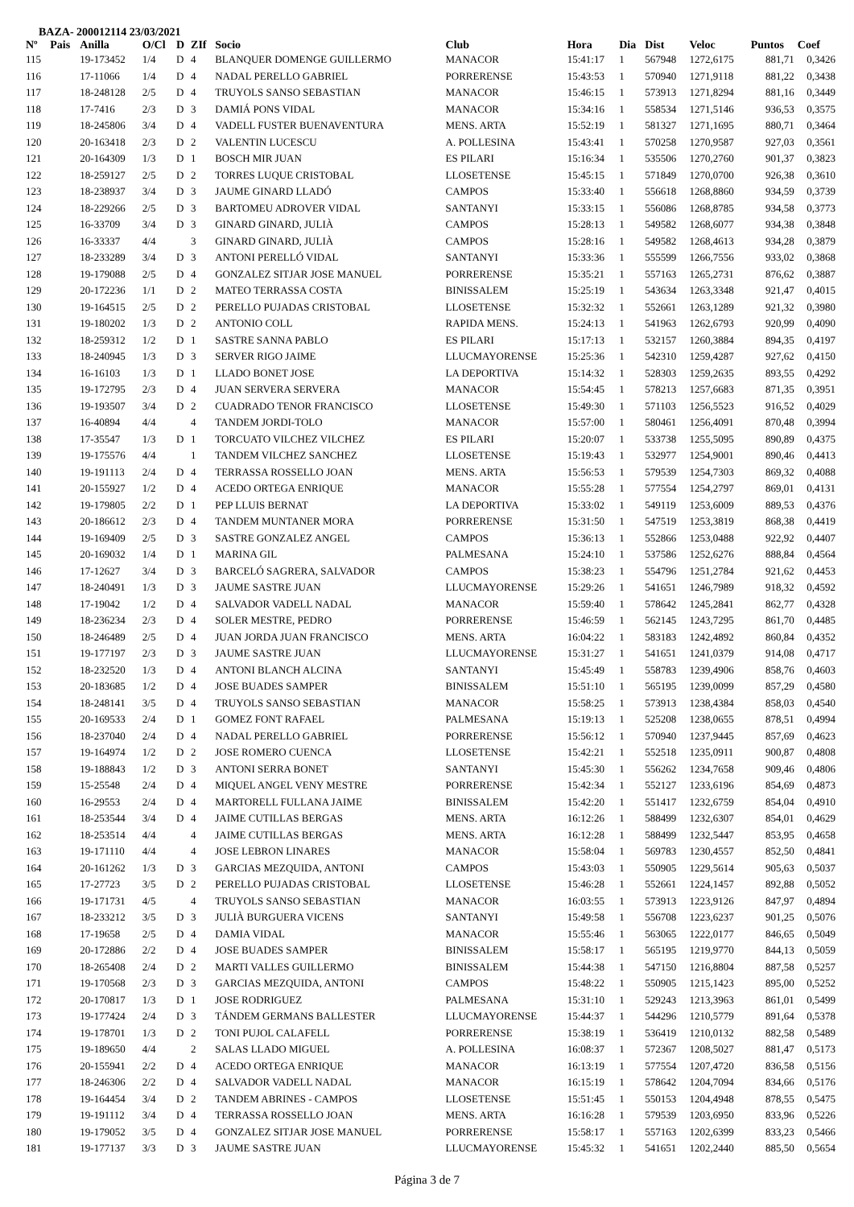BAZA- 200012114 23/03/2021
| Nº | Pais | Anilla | O/Cl | D | ZIf | Socio | Club | Hora | Dia | Dist | Veloc | Puntos | Coef |
| --- | --- | --- | --- | --- | --- | --- | --- | --- | --- | --- | --- | --- | --- |
| 115 | | 19-173452 | 1/4 | D | 4 | BLANQUER DOMENGE GUILLERMO | MANACOR | 15:41:17 | 1 | 567948 | 1272,6175 | 881,71 | 0,3426 |
| 116 | | 17-11066 | 1/4 | D | 4 | NADAL PERELLO GABRIEL | PORRERENSE | 15:43:53 | 1 | 570940 | 1271,9118 | 881,22 | 0,3438 |
| 117 | | 18-248128 | 2/5 | D | 4 | TRUYOLS SANSO SEBASTIAN | MANACOR | 15:46:15 | 1 | 573913 | 1271,8294 | 881,16 | 0,3449 |
| 118 | | 17-7416 | 2/3 | D | 3 | DAMIÁ PONS VIDAL | MANACOR | 15:34:16 | 1 | 558534 | 1271,5146 | 936,53 | 0,3575 |
| 119 | | 18-245806 | 3/4 | D | 4 | VADELL FUSTER BUENAVENTURA | MENS. ARTA | 15:52:19 | 1 | 581327 | 1271,1695 | 880,71 | 0,3464 |
| 120 | | 20-163418 | 2/3 | D | 2 | VALENTIN LUCESCU | A. POLLESINA | 15:43:41 | 1 | 570258 | 1270,9587 | 927,03 | 0,3561 |
| 121 | | 20-164309 | 1/3 | D | 1 | BOSCH MIR JUAN | ES PILARI | 15:16:34 | 1 | 535506 | 1270,2760 | 901,37 | 0,3823 |
| 122 | | 18-259127 | 2/5 | D | 2 | TORRES LUQUE CRISTOBAL | LLOSETENSE | 15:45:15 | 1 | 571849 | 1270,0700 | 926,38 | 0,3610 |
| 123 | | 18-238937 | 3/4 | D | 3 | JAUME GINARD LLADÓ | CAMPOS | 15:33:40 | 1 | 556618 | 1268,8860 | 934,59 | 0,3739 |
| 124 | | 18-229266 | 2/5 | D | 3 | BARTOMEU ADROVER VIDAL | SANTANYI | 15:33:15 | 1 | 556086 | 1268,8785 | 934,58 | 0,3773 |
| 125 | | 16-33709 | 3/4 | D | 3 | GINARD GINARD, JULIÀ | CAMPOS | 15:28:13 | 1 | 549582 | 1268,6077 | 934,38 | 0,3848 |
| 126 | | 16-33337 | 4/4 | | 3 | GINARD GINARD, JULIÀ | CAMPOS | 15:28:16 | 1 | 549582 | 1268,4613 | 934,28 | 0,3879 |
| 127 | | 18-233289 | 3/4 | D | 3 | ANTONI PERELLÓ VIDAL | SANTANYI | 15:33:36 | 1 | 555599 | 1266,7556 | 933,02 | 0,3868 |
| 128 | | 19-179088 | 2/5 | D | 4 | GONZALEZ SITJAR JOSE MANUEL | PORRERENSE | 15:35:21 | 1 | 557163 | 1265,2731 | 876,62 | 0,3887 |
| 129 | | 20-172236 | 1/1 | D | 2 | MATEO TERRASSA COSTA | BINISSALEM | 15:25:19 | 1 | 543634 | 1263,3348 | 921,47 | 0,4015 |
| 130 | | 19-164515 | 2/5 | D | 2 | PERELLO PUJADAS CRISTOBAL | LLOSETENSE | 15:32:32 | 1 | 552661 | 1263,1289 | 921,32 | 0,3980 |
| 131 | | 19-180202 | 1/3 | D | 2 | ANTONIO COLL | RAPIDA MENS. | 15:24:13 | 1 | 541963 | 1262,6793 | 920,99 | 0,4090 |
| 132 | | 18-259312 | 1/2 | D | 1 | SASTRE SANNA PABLO | ES PILARI | 15:17:13 | 1 | 532157 | 1260,3884 | 894,35 | 0,4197 |
| 133 | | 18-240945 | 1/3 | D | 3 | SERVER RIGO JAIME | LLUCMAYORENSE | 15:25:36 | 1 | 542310 | 1259,4287 | 927,62 | 0,4150 |
| 134 | | 16-16103 | 1/3 | D | 1 | LLADO BONET JOSE | LA DEPORTIVA | 15:14:32 | 1 | 528303 | 1259,2635 | 893,55 | 0,4292 |
| 135 | | 19-172795 | 2/3 | D | 4 | JUAN SERVERA SERVERA | MANACOR | 15:54:45 | 1 | 578213 | 1257,6683 | 871,35 | 0,3951 |
| 136 | | 19-193507 | 3/4 | D | 2 | CUADRADO TENOR FRANCISCO | LLOSETENSE | 15:49:30 | 1 | 571103 | 1256,5523 | 916,52 | 0,4029 |
| 137 | | 16-40894 | 4/4 | | 4 | TANDEM JORDI-TOLO | MANACOR | 15:57:00 | 1 | 580461 | 1256,4091 | 870,48 | 0,3994 |
| 138 | | 17-35547 | 1/3 | D | 1 | TORCUATO VILCHEZ VILCHEZ | ES PILARI | 15:20:07 | 1 | 533738 | 1255,5095 | 890,89 | 0,4375 |
| 139 | | 19-175576 | 4/4 | | 1 | TANDEM VILCHEZ SANCHEZ | LLOSETENSE | 15:19:43 | 1 | 532977 | 1254,9001 | 890,46 | 0,4413 |
| 140 | | 19-191113 | 2/4 | D | 4 | TERRASSA ROSSELLO JOAN | MENS. ARTA | 15:56:53 | 1 | 579539 | 1254,7303 | 869,32 | 0,4088 |
| 141 | | 20-155927 | 1/2 | D | 4 | ACEDO ORTEGA ENRIQUE | MANACOR | 15:55:28 | 1 | 577554 | 1254,2797 | 869,01 | 0,4131 |
| 142 | | 19-179805 | 2/2 | D | 1 | PEP LLUIS BERNAT | LA DEPORTIVA | 15:33:02 | 1 | 549119 | 1253,6009 | 889,53 | 0,4376 |
| 143 | | 20-186612 | 2/3 | D | 4 | TANDEM MUNTANER MORA | PORRERENSE | 15:31:50 | 1 | 547519 | 1253,3819 | 868,38 | 0,4419 |
| 144 | | 19-169409 | 2/5 | D | 3 | SASTRE GONZALEZ ANGEL | CAMPOS | 15:36:13 | 1 | 552866 | 1253,0488 | 922,92 | 0,4407 |
| 145 | | 20-169032 | 1/4 | D | 1 | MARINA GIL | PALMESANA | 15:24:10 | 1 | 537586 | 1252,6276 | 888,84 | 0,4564 |
| 146 | | 17-12627 | 3/4 | D | 3 | BARCELÓ SAGRERA, SALVADOR | CAMPOS | 15:38:23 | 1 | 554796 | 1251,2784 | 921,62 | 0,4453 |
| 147 | | 18-240491 | 1/3 | D | 3 | JAUME SASTRE JUAN | LLUCMAYORENSE | 15:29:26 | 1 | 541651 | 1246,7989 | 918,32 | 0,4592 |
| 148 | | 17-19042 | 1/2 | D | 4 | SALVADOR VADELL NADAL | MANACOR | 15:59:40 | 1 | 578642 | 1245,2841 | 862,77 | 0,4328 |
| 149 | | 18-236234 | 2/3 | D | 4 | SOLER MESTRE, PEDRO | PORRERENSE | 15:46:59 | 1 | 562145 | 1243,7295 | 861,70 | 0,4485 |
| 150 | | 18-246489 | 2/5 | D | 4 | JUAN JORDA JUAN FRANCISCO | MENS. ARTA | 16:04:22 | 1 | 583183 | 1242,4892 | 860,84 | 0,4352 |
| 151 | | 19-177197 | 2/3 | D | 3 | JAUME SASTRE JUAN | LLUCMAYORENSE | 15:31:27 | 1 | 541651 | 1241,0379 | 914,08 | 0,4717 |
| 152 | | 18-232520 | 1/3 | D | 4 | ANTONI BLANCH ALCINA | SANTANYI | 15:45:49 | 1 | 558783 | 1239,4906 | 858,76 | 0,4603 |
| 153 | | 20-183685 | 1/2 | D | 4 | JOSE BUADES SAMPER | BINISSALEM | 15:51:10 | 1 | 565195 | 1239,0099 | 857,29 | 0,4580 |
| 154 | | 18-248141 | 3/5 | D | 4 | TRUYOLS SANSO SEBASTIAN | MANACOR | 15:58:25 | 1 | 573913 | 1238,4384 | 858,03 | 0,4540 |
| 155 | | 20-169533 | 2/4 | D | 1 | GOMEZ FONT RAFAEL | PALMESANA | 15:19:13 | 1 | 525208 | 1238,0655 | 878,51 | 0,4994 |
| 156 | | 18-237040 | 2/4 | D | 4 | NADAL PERELLO GABRIEL | PORRERENSE | 15:56:12 | 1 | 570940 | 1237,9445 | 857,69 | 0,4623 |
| 157 | | 19-164974 | 1/2 | D | 2 | JOSE ROMERO CUENCA | LLOSETENSE | 15:42:21 | 1 | 552518 | 1235,0911 | 900,87 | 0,4808 |
| 158 | | 19-188843 | 1/2 | D | 3 | ANTONI SERRA BONET | SANTANYI | 15:45:30 | 1 | 556262 | 1234,7658 | 909,46 | 0,4806 |
| 159 | | 15-25548 | 2/4 | D | 4 | MIQUEL ANGEL VENY MESTRE | PORRERENSE | 15:42:34 | 1 | 552127 | 1233,6196 | 854,69 | 0,4873 |
| 160 | | 16-29553 | 2/4 | D | 4 | MARTORELL FULLANA JAIME | BINISSALEM | 15:42:20 | 1 | 551417 | 1232,6759 | 854,04 | 0,4910 |
| 161 | | 18-253544 | 3/4 | D | 4 | JAIME CUTILLAS BERGAS | MENS. ARTA | 16:12:26 | 1 | 588499 | 1232,6307 | 854,01 | 0,4629 |
| 162 | | 18-253514 | 4/4 | | 4 | JAIME CUTILLAS BERGAS | MENS. ARTA | 16:12:28 | 1 | 588499 | 1232,5447 | 853,95 | 0,4658 |
| 163 | | 19-171110 | 4/4 | | 4 | JOSE LEBRON LINARES | MANACOR | 15:58:04 | 1 | 569783 | 1230,4557 | 852,50 | 0,4841 |
| 164 | | 20-161262 | 1/3 | D | 3 | GARCIAS MEZQUIDA, ANTONI | CAMPOS | 15:43:03 | 1 | 550905 | 1229,5614 | 905,63 | 0,5037 |
| 165 | | 17-27723 | 3/5 | D | 2 | PERELLO PUJADAS CRISTOBAL | LLOSETENSE | 15:46:28 | 1 | 552661 | 1224,1457 | 892,88 | 0,5052 |
| 166 | | 19-171731 | 4/5 | | 4 | TRUYOLS SANSO SEBASTIAN | MANACOR | 16:03:55 | 1 | 573913 | 1223,9126 | 847,97 | 0,4894 |
| 167 | | 18-233212 | 3/5 | D | 3 | JULIÀ BURGUERA VICENS | SANTANYI | 15:49:58 | 1 | 556708 | 1223,6237 | 901,25 | 0,5076 |
| 168 | | 17-19658 | 2/5 | D | 4 | DAMIA VIDAL | MANACOR | 15:55:46 | 1 | 563065 | 1222,0177 | 846,65 | 0,5049 |
| 169 | | 20-172886 | 2/2 | D | 4 | JOSE BUADES SAMPER | BINISSALEM | 15:58:17 | 1 | 565195 | 1219,9770 | 844,13 | 0,5059 |
| 170 | | 18-265408 | 2/4 | D | 2 | MARTI VALLES GUILLERMO | BINISSALEM | 15:44:38 | 1 | 547150 | 1216,8804 | 887,58 | 0,5257 |
| 171 | | 19-170568 | 2/3 | D | 3 | GARCIAS MEZQUIDA, ANTONI | CAMPOS | 15:48:22 | 1 | 550905 | 1215,1423 | 895,00 | 0,5252 |
| 172 | | 20-170817 | 1/3 | D | 1 | JOSE RODRIGUEZ | PALMESANA | 15:31:10 | 1 | 529243 | 1213,3963 | 861,01 | 0,5499 |
| 173 | | 19-177424 | 2/4 | D | 3 | TÁNDEM GERMANS BALLESTER | LLUCMAYORENSE | 15:44:37 | 1 | 544296 | 1210,5779 | 891,64 | 0,5378 |
| 174 | | 19-178701 | 1/3 | D | 2 | TONI PUJOL CALAFELL | PORRERENSE | 15:38:19 | 1 | 536419 | 1210,0132 | 882,58 | 0,5489 |
| 175 | | 19-189650 | 4/4 | | 2 | SALAS LLADO MIGUEL | A. POLLESINA | 16:08:37 | 1 | 572367 | 1208,5027 | 881,47 | 0,5173 |
| 176 | | 20-155941 | 2/2 | D | 4 | ACEDO ORTEGA ENRIQUE | MANACOR | 16:13:19 | 1 | 577554 | 1207,4720 | 836,58 | 0,5156 |
| 177 | | 18-246306 | 2/2 | D | 4 | SALVADOR VADELL NADAL | MANACOR | 16:15:19 | 1 | 578642 | 1204,7094 | 834,66 | 0,5176 |
| 178 | | 19-164454 | 3/4 | D | 2 | TANDEM ABRINES - CAMPOS | LLOSETENSE | 15:51:45 | 1 | 550153 | 1204,4948 | 878,55 | 0,5475 |
| 179 | | 19-191112 | 3/4 | D | 4 | TERRASSA ROSSELLO JOAN | MENS. ARTA | 16:16:28 | 1 | 579539 | 1203,6950 | 833,96 | 0,5226 |
| 180 | | 19-179052 | 3/5 | D | 4 | GONZALEZ SITJAR JOSE MANUEL | PORRERENSE | 15:58:17 | 1 | 557163 | 1202,6399 | 833,23 | 0,5466 |
| 181 | | 19-177137 | 3/3 | D | 3 | JAUME SASTRE JUAN | LLUCMAYORENSE | 15:45:32 | 1 | 541651 | 1202,2440 | 885,50 | 0,5654 |
Página 3 de 7